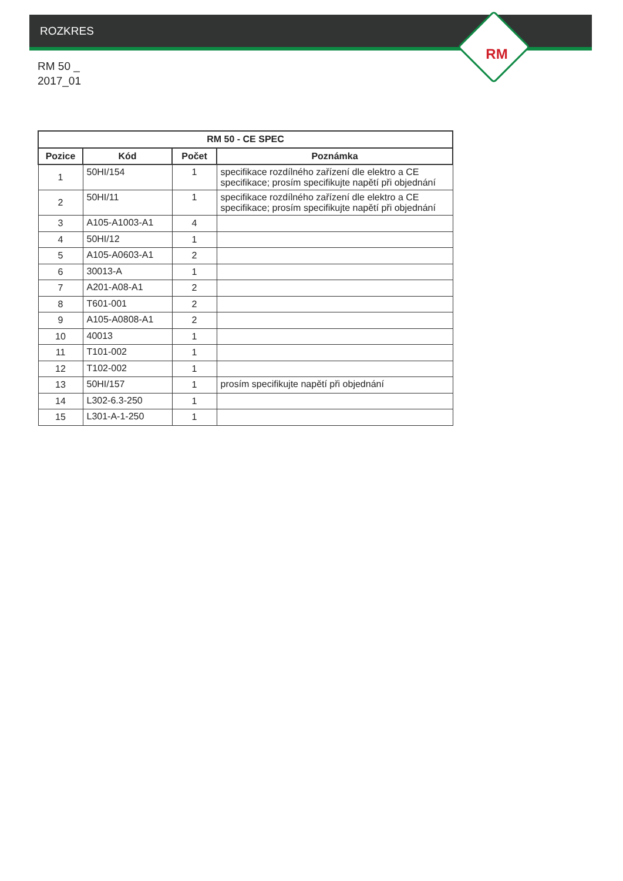ROZKRES
RM
RM 50 _
2017_01
| RM 50 - CE SPEC | | | |
| --- | --- | --- | --- |
| Pozice | Kód | Počet | Poznámka |
| 1 | 50HI/154 | 1 | specifikace rozdílného zařízení dle elektro a CE specifikace; prosím specifikujte napětí při objednání |
| 2 | 50HI/11 | 1 | specifikace rozdílného zařízení dle elektro a CE specifikace; prosím specifikujte napětí při objednání |
| 3 | A105-A1003-A1 | 4 | |
| 4 | 50HI/12 | 1 | |
| 5 | A105-A0603-A1 | 2 | |
| 6 | 30013-A | 1 | |
| 7 | A201-A08-A1 | 2 | |
| 8 | T601-001 | 2 | |
| 9 | A105-A0808-A1 | 2 | |
| 10 | 40013 | 1 | |
| 11 | T101-002 | 1 | |
| 12 | T102-002 | 1 | |
| 13 | 50HI/157 | 1 | prosím specifikujte napětí při objednání |
| 14 | L302-6.3-250 | 1 | |
| 15 | L301-A-1-250 | 1 | |